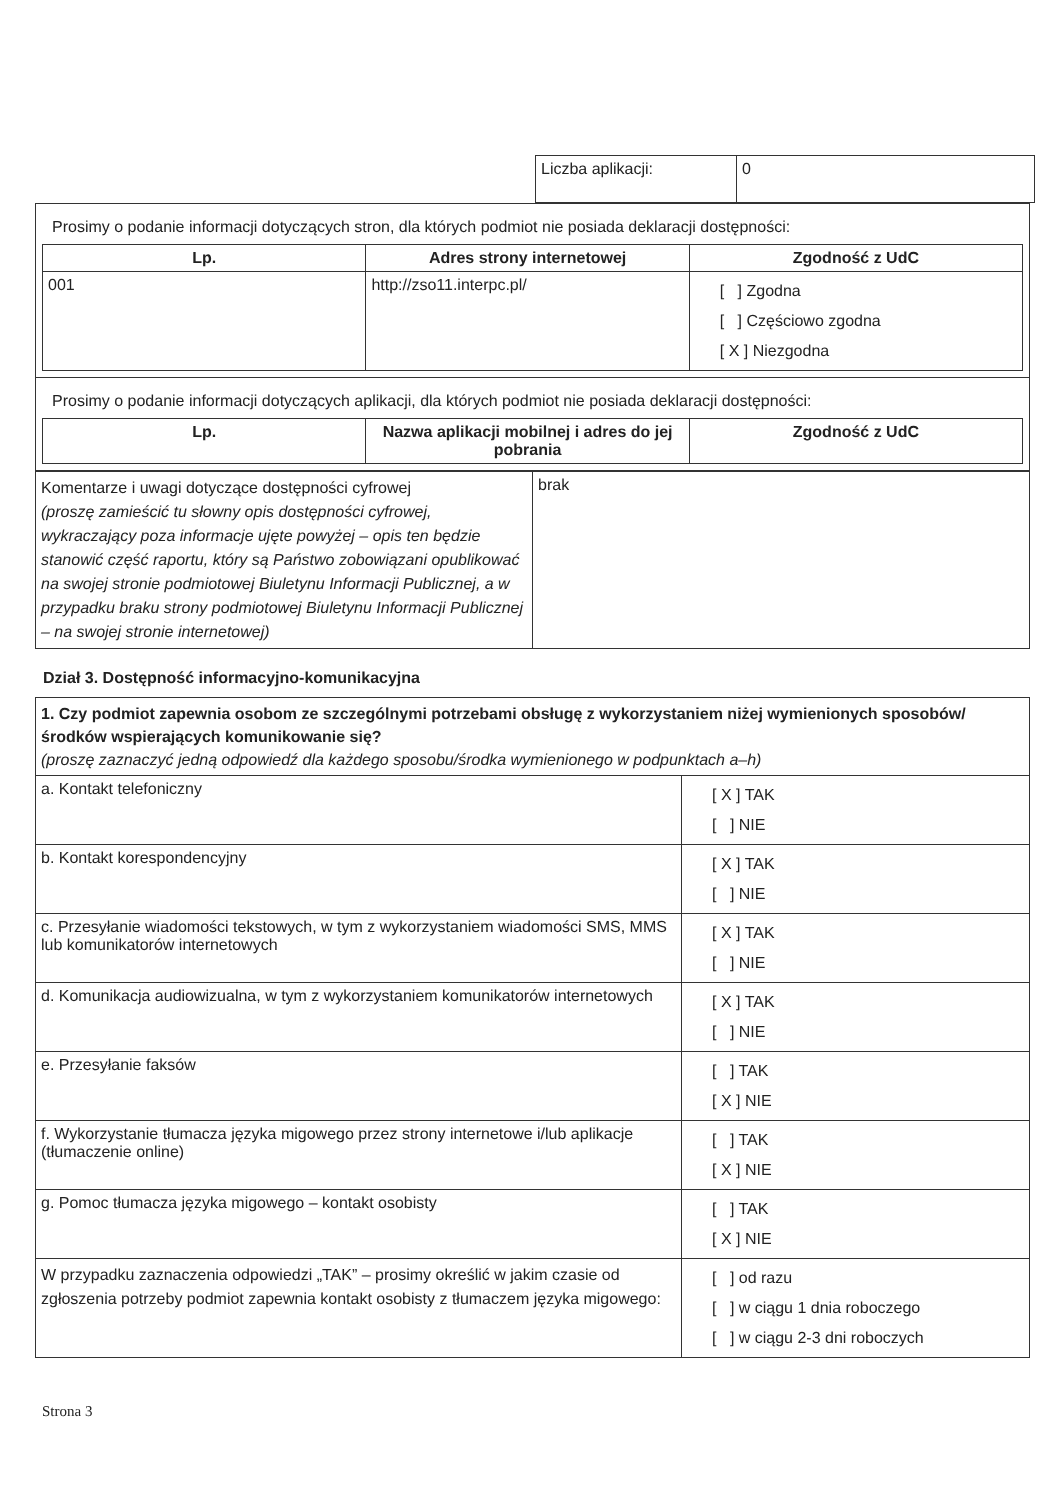| Liczba aplikacji: | 0 |
| Prosimy o podanie informacji dotyczących stron, dla których podmiot nie posiada deklaracji dostępności: / Lp. / Adres strony internetowej / Zgodność z UdC / / --- / --- / --- / / 001 / http://zso11.interpc.pl/ / [ ] Zgodna [ ] Częściowo zgodna [ X ] Niezgodna / |
| Prosimy o podanie informacji dotyczących aplikacji, dla których podmiot nie posiada deklaracji dostępności: / Lp. / Nazwa aplikacji mobilnej i adres do jej pobrania / Zgodność z UdC / / --- / --- / --- / |
| Komentarze i uwagi dotyczące dostępności cyfrowej (proszę zamieścić tu słowny opis dostępności cyfrowej, wykraczający poza informacje ujęte powyżej – opis ten będzie stanowić część raportu, który są Państwo zobowiązani opublikować na swojej stronie podmiotowej Biuletynu Informacji Publicznej, a w przypadku braku strony podmiotowej Biuletynu Informacji Publicznej – na swojej stronie internetowej) | brak |
Dział 3. Dostępność informacyjno-komunikacyjna
| 1. Czy podmiot zapewnia osobom ze szczególnymi potrzebami obsługę z wykorzystaniem niżej wymienionych sposobów/środków wspierających komunikowanie się? (proszę zaznaczyć jedną odpowiedź dla każdego sposobu/środka wymienionego w podpunktach a–h) | |
| a. Kontakt telefoniczny | [ X ] TAK [ ] NIE |
| b. Kontakt korespondencyjny | [ X ] TAK [ ] NIE |
| c. Przesyłanie wiadomości tekstowych, w tym z wykorzystaniem wiadomości SMS, MMS lub komunikatorów internetowych | [ X ] TAK [ ] NIE |
| d. Komunikacja audiowizualna, w tym z wykorzystaniem komunikatorów internetowych | [ X ] TAK [ ] NIE |
| e. Przesyłanie faksów | [ ] TAK [ X ] NIE |
| f. Wykorzystanie tłumacza języka migowego przez strony internetowe i/lub aplikacje (tłumaczenie online) | [ ] TAK [ X ] NIE |
| g. Pomoc tłumacza języka migowego – kontakt osobisty | [ ] TAK [ X ] NIE |
| W przypadku zaznaczenia odpowiedzi „TAK” – prosimy określić w jakim czasie od zgłoszenia potrzeby podmiot zapewnia kontakt osobisty z tłumaczem języka migowego: | [ ] od razu [ ] w ciągu 1 dnia roboczego [ ] w ciągu 2-3 dni roboczych |
Strona 3